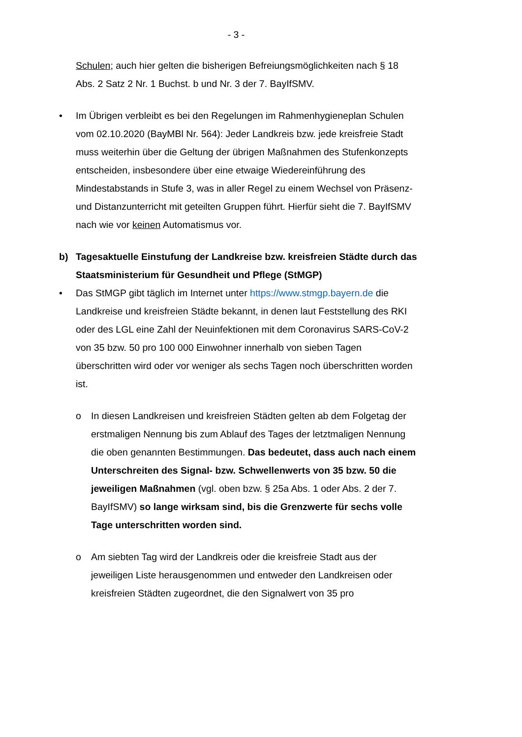- 3 -
Schulen; auch hier gelten die bisherigen Befreiungsmöglichkeiten nach § 18 Abs. 2 Satz 2 Nr. 1 Buchst. b und Nr. 3 der 7. BayIfSMV.
• Im Übrigen verbleibt es bei den Regelungen im Rahmenhygieneplan Schulen vom 02.10.2020 (BayMBl Nr. 564): Jeder Landkreis bzw. jede kreisfreie Stadt muss weiterhin über die Geltung der übrigen Maßnahmen des Stufenkonzepts entscheiden, insbesondere über eine etwaige Wiedereinführung des Mindestabstands in Stufe 3, was in aller Regel zu einem Wechsel von Präsenz- und Distanzunterricht mit geteilten Gruppen führt. Hierfür sieht die 7. BayIfSMV nach wie vor keinen Automatismus vor.
b) Tagesaktuelle Einstufung der Landkreise bzw. kreisfreien Städte durch das Staatsministerium für Gesundheit und Pflege (StMGP)
• Das StMGP gibt täglich im Internet unter https://www.stmgp.bayern.de die Landkreise und kreisfreien Städte bekannt, in denen laut Feststellung des RKI oder des LGL eine Zahl der Neuinfektionen mit dem Coronavirus SARS-CoV-2 von 35 bzw. 50 pro 100 000 Einwohner innerhalb von sieben Tagen überschritten wird oder vor weniger als sechs Tagen noch überschritten worden ist.
o In diesen Landkreisen und kreisfreien Städten gelten ab dem Folgetag der erstmaligen Nennung bis zum Ablauf des Tages der letztmaligen Nennung die oben genannten Bestimmungen. Das bedeutet, dass auch nach einem Unterschreiten des Signal- bzw. Schwellenwerts von 35 bzw. 50 die jeweiligen Maßnahmen (vgl. oben bzw. § 25a Abs. 1 oder Abs. 2 der 7. BayIfSMV) so lange wirksam sind, bis die Grenzwerte für sechs volle Tage unterschritten worden sind.
o Am siebten Tag wird der Landkreis oder die kreisfreie Stadt aus der jeweiligen Liste herausgenommen und entweder den Landkreisen oder kreisfreien Städten zugeordnet, die den Signalwert von 35 pro